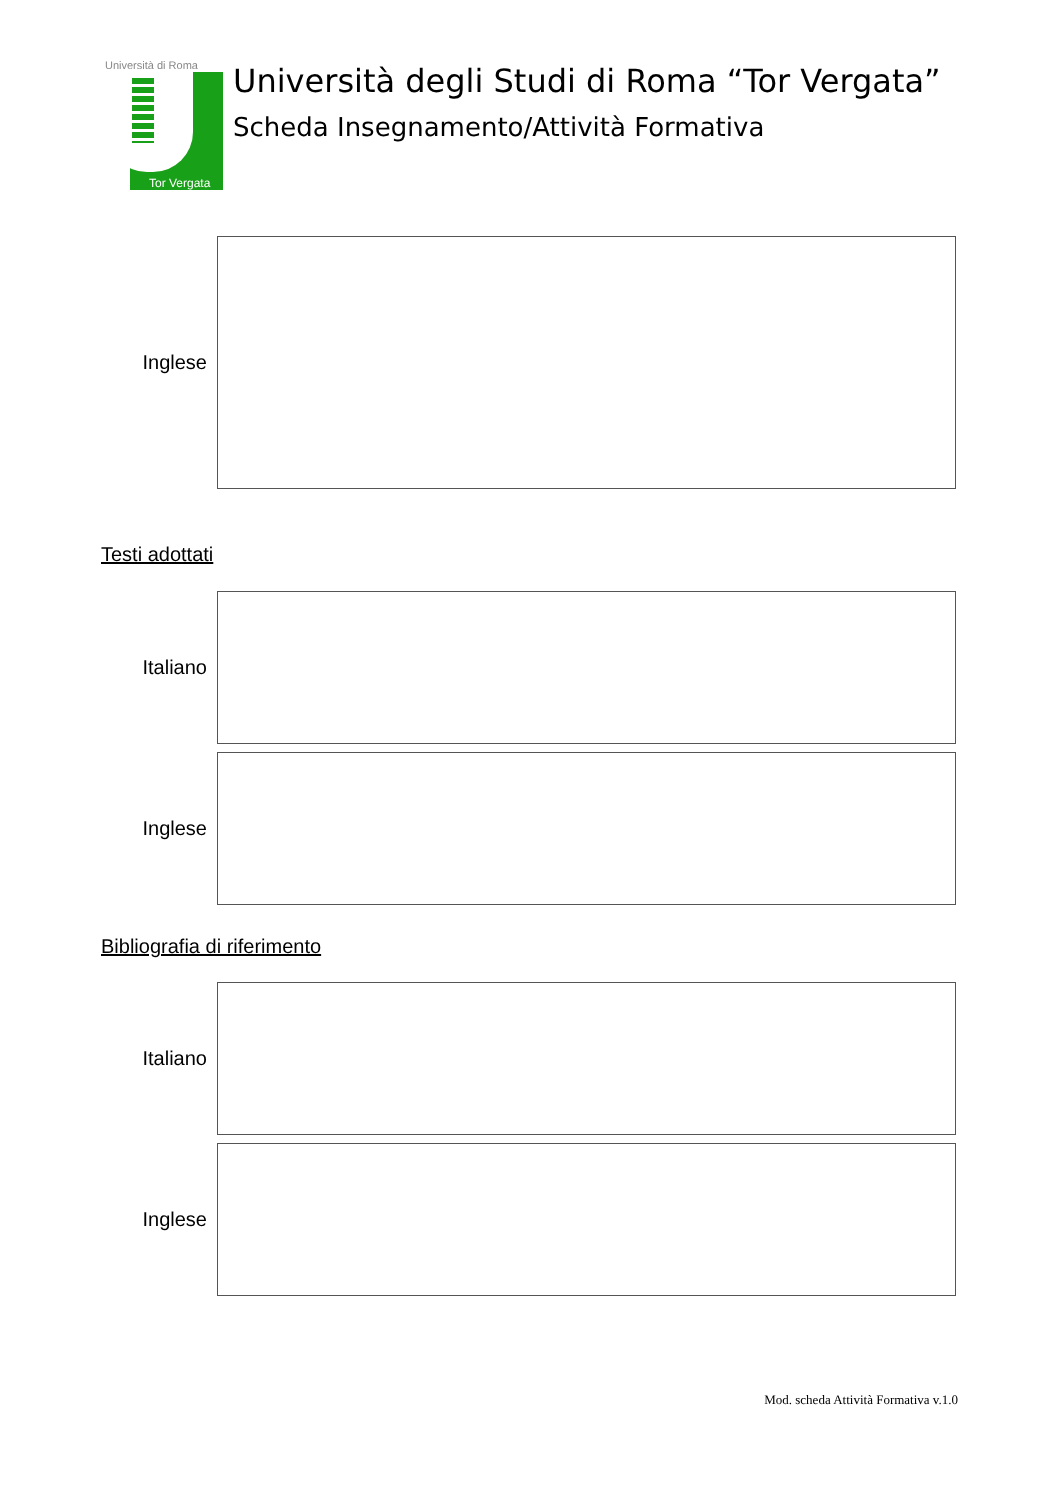Università di Roma
Tor Vergata
Università degli Studi di Roma “Tor Vergata”
Scheda Insegnamento/Attività Formativa
Inglese
Testi adottati
Italiano
Inglese
Bibliografia di riferimento
Italiano
Inglese
Mod. scheda Attività Formativa v.1.0